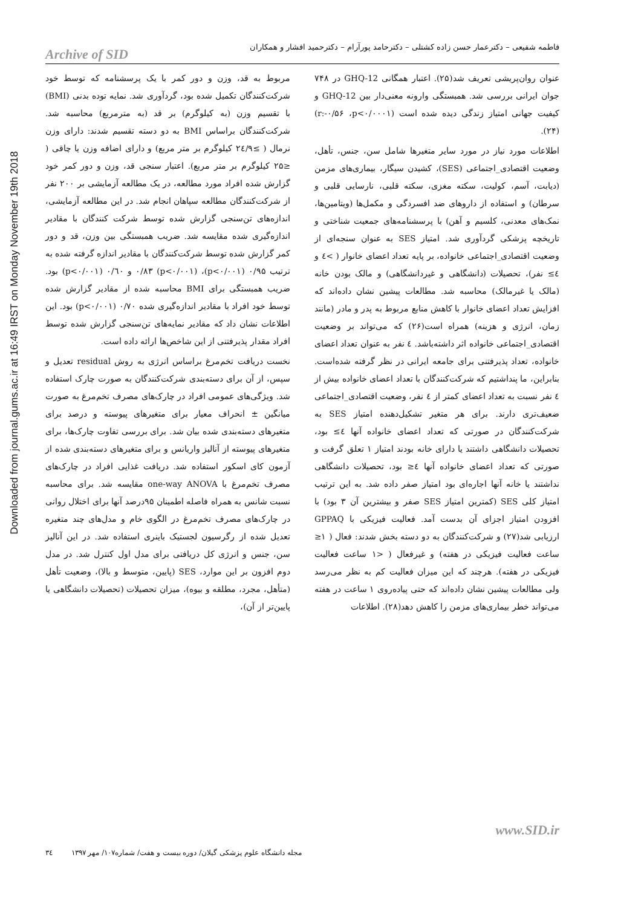Downloaded from journal.gums.ac.ir at 16:49 IRST on Monday November 19th 2018
فاطمه شفیعی – دکترعمار حسن زاده کشتلی – دکترحامد پورآرام – دکترحمید افشار و همکاران
Archive of SID
عنوان روان‌پریشی تعریف شد(۲۵). اعتبار همگانی GHQ-12 در ۷۴۸ جوان ایرانی بررسی شد. همبستگی وارونه معنی‌دار بین GHQ-12 و کیفیت جهانی امتیاز زندگی دیده شده است (r:-۰/۵۶ ،p<۰/۰۰۰۱) (۲۴).
اطلاعات مورد نیاز در مورد سایر متغیرها شامل سن، جنس، تأهل، وضعیت اقتصادی_اجتماعی (SES)، کشیدن سیگار، بیماری‌های مزمن (دیابت، آسم، کولیت، سکته مغزی، سکته قلبی، نارسایی قلبی و سرطان) و استفاده از داروهای ضد افسردگی و مکمل‌ها (ویتامین‌ها، نمک‌های معدنی، کلسیم و آهن) با پرسشنامه‌های جمعیت شناختی و تاریخچه پزشکی گردآوری شد. امتیاز SES به عنوان سنجه‌ای از وضعیت اقتصادی_اجتماعی خانواده، بر پایه تعداد اعضای خانوار ( >٤ و ٤≥ نفر)، تحصیلات (دانشگاهی و غیردانشگاهی) و مالک بودن خانه (مالک یا غیرمالک) محاسبه شد. مطالعات پیشین نشان داده‌اند که افزایش تعداد اعضای خانوار با کاهش منابع مربوط به پدر و مادر (مانند زمان، انرژی و هزینه) همراه است(۲۶) که می‌تواند بر وضعیت اقتصادی_اجتماعی خانواده اثر داشته‌باشد. ٤ نفر به عنوان تعداد اعضای خانواده، تعداد پذیرفتنی برای جامعه ایرانی در نظر گرفته شده‌است. بنابراین، ما پنداشتیم که شرکت‌کنندگان با تعداد اعضای خانواده بیش از ٤ نفر نسبت به تعداد اعضای کمتر از ٤ نفر، وضعیت اقتصادی_اجتماعی ضعیف‌تری دارند. برای هر متغیر تشکیل‌دهنده امتیاز SES به شرکت‌کنندگان در صورتی که تعداد اعضای خانواده آنها ٤≥ بود، تحصیلات دانشگاهی داشتند یا دارای خانه بودند امتیاز ۱ تعلق گرفت و صورتی که تعداد اعضای خانواده آنها ٤≤ بود، تحصیلات دانشگاهی نداشتند یا خانه آنها اجاره‌ای بود امتیاز صفر داده شد. به این ترتیب امتیاز کلی SES (کمترین امتیاز SES صفر و بیشترین آن ۳ بود) با افزودن امتیاز اجزای آن بدست آمد. فعالیت فیزیکی با GPPAQ ارزیابی شد(۲۷) و شرکت‌کنندگان به دو دسته بخش شدند: فعال ( ۱≤ ساعت فعالیت فیزیکی در هفته) و غیرفعال ( <۱ ساعت فعالیت فیزیکی در هفته). هرچند که این میزان فعالیت کم به نظر می‌رسد ولی مطالعات پیشین نشان داده‌اند که حتی پیاده‌روی ۱ ساعت در هفته می‌تواند خطر بیماری‌های مزمن را کاهش دهد(۲۸). اطلاعات
مربوط به قد، وزن و دور کمر با یک پرسشنامه که توسط خود شرکت‌کنندگان تکمیل شده بود، گردآوری شد. نمایه توده بدنی (BMI) با تقسیم وزن (به کیلوگرم) بر قد (به مترمربع) محاسبه شد. شرکت‌کنندگان براساس BMI به دو دسته تقسیم شدند: دارای وزن نرمال ( ≥۲٤/۹ کیلوگرم بر متر مربع) و دارای اضافه وزن یا چاقی ( ≤۲۵ کیلوگرم بر متر مربع). اعتبار سنجی قد، وزن و دور کمر خود گزارش شده افراد مورد مطالعه، در یک مطالعه آزمایشی بر ۲۰۰ نفر از شرکت‌کنندگان مطالعه سپاهان انجام شد. در این مطالعه آزمایشی، اندازه‌های تن‌سنجی گزارش شده توسط شرکت کنندگان با مقادیر اندازه‌گیری شده مقایسه شد. ضریب همبستگی بین وزن، قد و دور کمر گزارش شده توسط شرکت‌کنندگان با مقادیر اندازه گرفته شده به ترتیب ۰/۹۵ (p<۰/۰۰۱)، ۰/۸۳ (p<۰/۰۰۱) و ۰/٦۰ (p<۰/۰۰۱) بود. ضریب همبستگی برای BMI محاسبه شده از مقادیر گزارش شده توسط خود افراد با مقادیر اندازه‌گیری شده ۰/۷۰ (p<۰/۰۰۱) بود. این اطلاعات نشان داد که مقادیر نمایه‌های تن‌سنجی گزارش شده توسط افراد مقدار پذیرفتنی از این شاخص‌ها ارائه داده است.
نخست دریافت تخم‌مرغ براساس انرژی به روش residual تعدیل و سپس، از آن برای دسته‌بندی شرکت‌کنندگان به صورت چارک استفاده شد. ویژگی‌های عمومی افراد در چارک‌های مصرف تخم‌مرغ به صورت میانگین ± انحراف معیار برای متغیرهای پیوسته و درصد برای متغیرهای دسته‌بندی شده بیان شد. برای بررسی تفاوت چارک‌ها، برای متغیرهای پیوسته از آنالیز واریانس و برای متغیرهای دسته‌بندی شده از آزمون کای اسکور استفاده شد. دریافت غذایی افراد در چارک‌های مصرف تخم‌مرغ با one-way ANOVA مقایسه شد. برای محاسبه نسبت شانس به همراه فاصله اطمینان ۹۵درصد آنها برای اختلال روانی در چارک‌های مصرف تخم‌مرغ در الگوی خام و مدل‌های چند متغیره تعدیل شده از رگرسیون لجستیک باینری استفاده شد. در این آنالیز سن، جنس و انرژی کل دریافتی برای مدل اول کنترل شد. در مدل دوم افزون بر این موارد، SES (پایین، متوسط و بالا)، وضعیت تأهل (متأهل، مجرد، مطلقه و بیوه)، میزان تحصیلات (تحصیلات دانشگاهی یا پایین‌تر از آن)،
www.SID.ir
مجله دانشگاه علوم پزشکی گیلان/ دوره بیست و هفت/ شماره۱۰۷/ مهر ۱۳۹۷ ۳٤